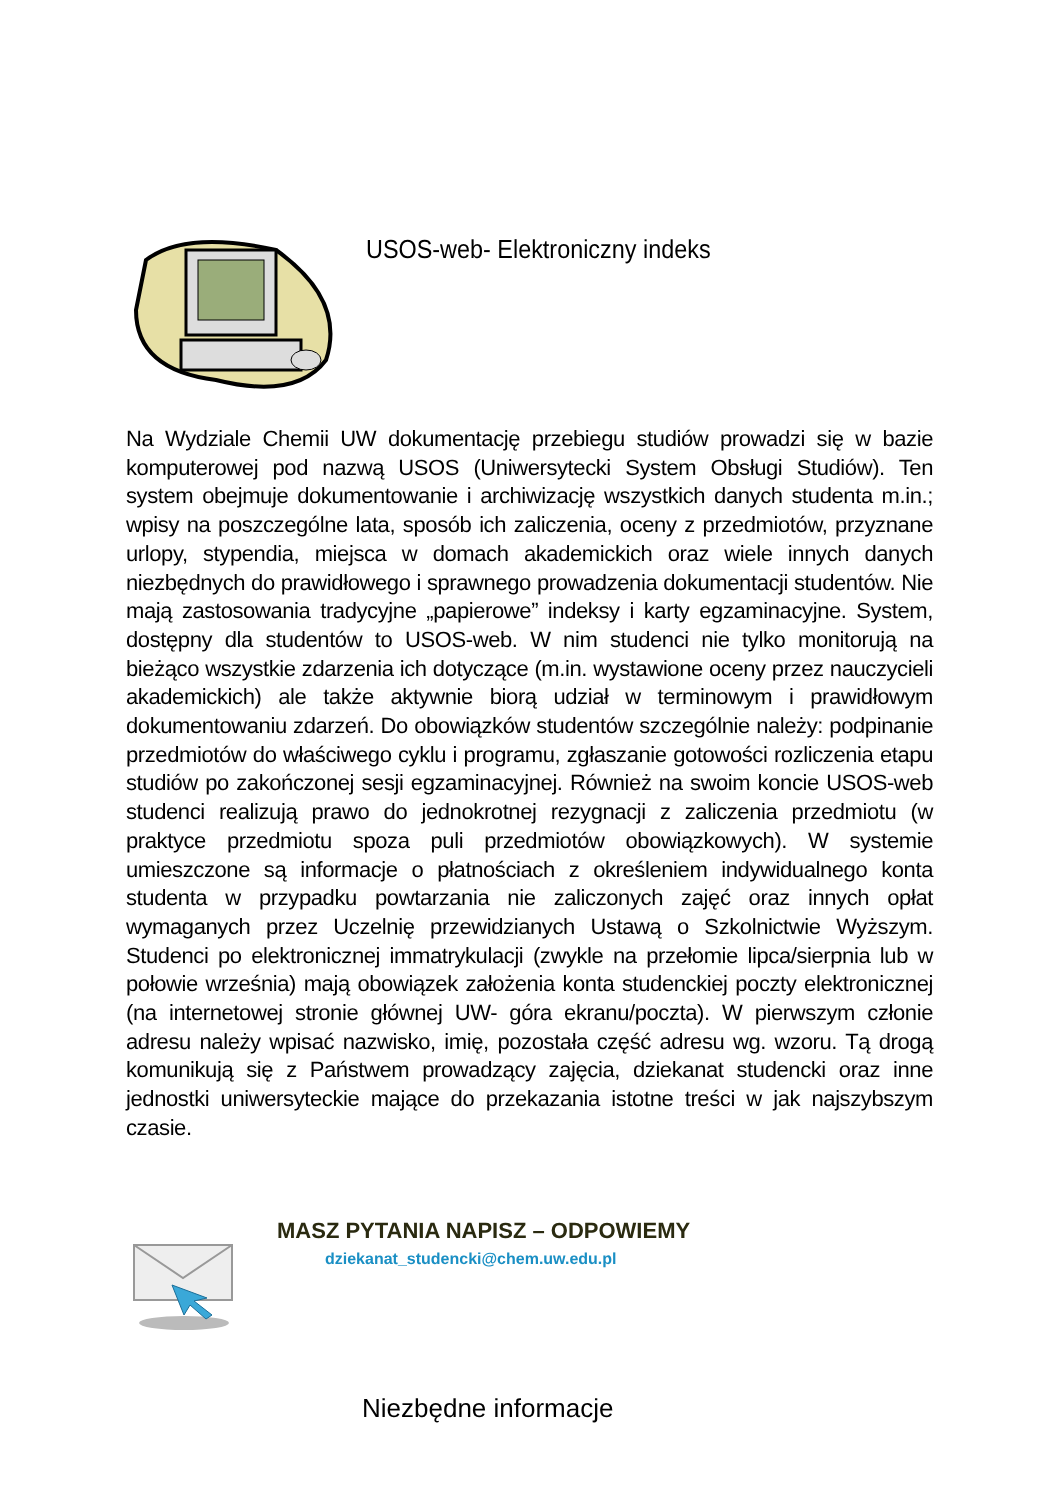USOS-web- Elektroniczny indeks
Na Wydziale Chemii UW dokumentację przebiegu studiów prowadzi się w bazie komputerowej pod nazwą USOS (Uniwersytecki System Obsługi Studiów). Ten system obejmuje dokumentowanie i archiwizację wszystkich danych studenta m.in.; wpisy na poszczególne lata, sposób ich zaliczenia, oceny z przedmiotów, przyznane urlopy, stypendia, miejsca w domach akademickich oraz wiele innych danych niezbędnych do prawidłowego i sprawnego prowadzenia dokumentacji studentów. Nie mają zastosowania tradycyjne „papierowe” indeksy i karty egzaminacyjne. System, dostępny dla studentów to USOS-web. W nim studenci nie tylko monitorują na bieżąco wszystkie zdarzenia ich dotyczące (m.in. wystawione oceny przez nauczycieli akademickich) ale także aktywnie biorą udział w terminowym i prawidłowym dokumentowaniu zdarzeń. Do obowiązków studentów szczególnie należy: podpinanie przedmiotów do właściwego cyklu i programu, zgłaszanie gotowości rozliczenia etapu studiów po zakończonej sesji egzaminacyjnej. Również na swoim koncie USOS-web studenci realizują prawo do jednokrotnej rezygnacji z zaliczenia przedmiotu (w praktyce przedmiotu spoza puli przedmiotów obowiązkowych). W systemie umieszczone są informacje o płatnościach z określeniem indywidualnego konta studenta w przypadku powtarzania nie zaliczonych zajęć oraz innych opłat wymaganych przez Uczelnię przewidzianych Ustawą o Szkolnictwie Wyższym. Studenci po elektronicznej immatrykulacji (zwykle na przełomie lipca/sierpnia lub w połowie września) mają obowiązek założenia konta studenckiej poczty elektronicznej (na internetowej stronie głównej UW- góra ekranu/poczta). W pierwszym członie adresu należy wpisać nazwisko, imię, pozostała część adresu wg. wzoru. Tą drogą komunikują się z Państwem prowadzący zajęcia, dziekanat studencki oraz inne jednostki uniwersyteckie mające do przekazania istotne treści w jak najszybszym czasie.
MASZ PYTANIA NAPISZ – ODPOWIEMY
dziekanat_studencki@chem.uw.edu.pl
Niezbędne informacje